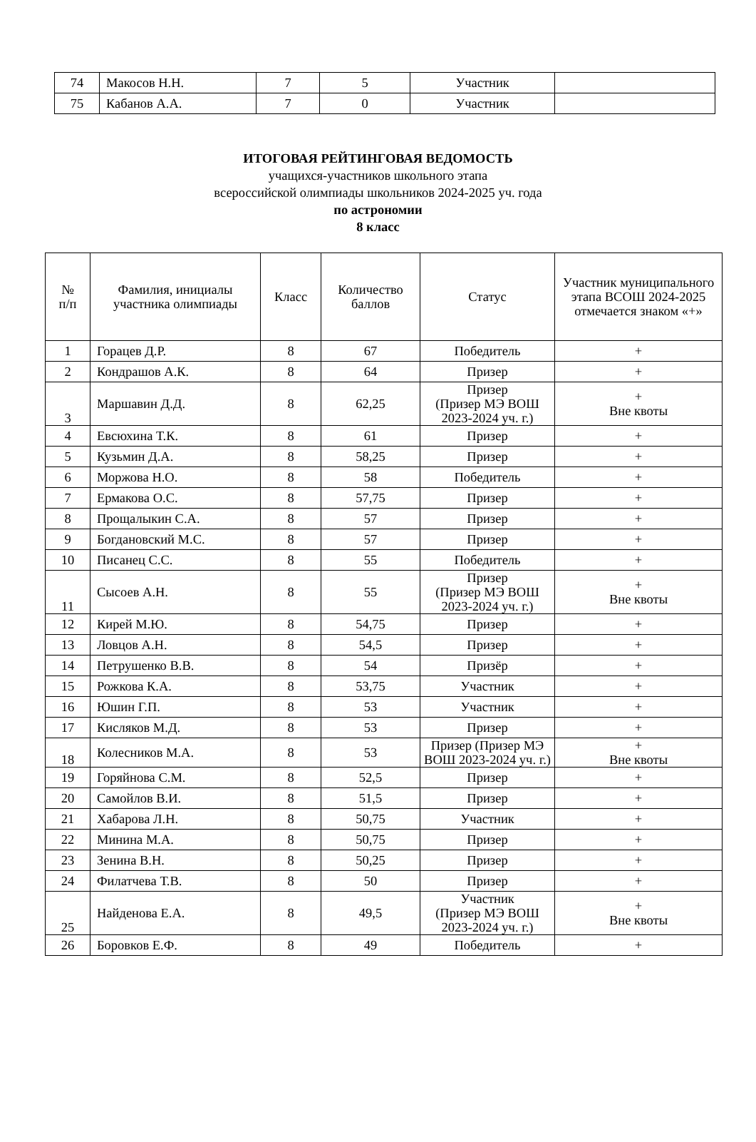| 74 | Макосов Н.Н. | 7 | 5 | Участник | |
| 75 | Кабанов А.А. | 7 | 0 | Участник | |
ИТОГОВАЯ РЕЙТИНГОВАЯ ВЕДОМОСТЬ
учащихся-участников школьного этапа
всероссийской олимпиады школьников 2024-2025 уч. года
по астрономии
8 класс
| № п/п | Фамилия, инициалы участника олимпиады | Класс | Количество баллов | Статус | Участник муниципального этапа ВСОШ 2024-2025 отмечается знаком «+» |
| --- | --- | --- | --- | --- | --- |
| 1 | Горацев Д.Р. | 8 | 67 | Победитель | + |
| 2 | Кондрашов А.К. | 8 | 64 | Призер | + |
| 3 | Маршавин Д.Д. | 8 | 62,25 | Призер (Призер МЭ ВОШ 2023-2024 уч. г.) | + Вне квоты |
| 4 | Евсюхина Т.К. | 8 | 61 | Призер | + |
| 5 | Кузьмин Д.А. | 8 | 58,25 | Призер | + |
| 6 | Моржова Н.О. | 8 | 58 | Победитель | + |
| 7 | Ермакова О.С. | 8 | 57,75 | Призер | + |
| 8 | Прощалыкин С.А. | 8 | 57 | Призер | + |
| 9 | Богдановский М.С. | 8 | 57 | Призер | + |
| 10 | Писанец С.С. | 8 | 55 | Победитель | + |
| 11 | Сысоев А.Н. | 8 | 55 | Призер (Призер МЭ ВОШ 2023-2024 уч. г.) | + Вне квоты |
| 12 | Кирей М.Ю. | 8 | 54,75 | Призер | + |
| 13 | Ловцов А.Н. | 8 | 54,5 | Призер | + |
| 14 | Петрушенко В.В. | 8 | 54 | Призёр | + |
| 15 | Рожкова К.А. | 8 | 53,75 | Участник | + |
| 16 | Юшин Г.П. | 8 | 53 | Участник | + |
| 17 | Кисляков М.Д. | 8 | 53 | Призер | + |
| 18 | Колесников М.А. | 8 | 53 | Призер (Призер МЭ ВОШ 2023-2024 уч. г.) | + Вне квоты |
| 19 | Горяйнова С.М. | 8 | 52,5 | Призер | + |
| 20 | Самойлов В.И. | 8 | 51,5 | Призер | + |
| 21 | Хабарова Л.Н. | 8 | 50,75 | Участник | + |
| 22 | Минина М.А. | 8 | 50,75 | Призер | + |
| 23 | Зенина В.Н. | 8 | 50,25 | Призер | + |
| 24 | Филатчева Т.В. | 8 | 50 | Призер | + |
| 25 | Найденова Е.А. | 8 | 49,5 | Участник (Призер МЭ ВОШ 2023-2024 уч. г.) | + Вне квоты |
| 26 | Боровков Е.Ф. | 8 | 49 | Победитель | + |